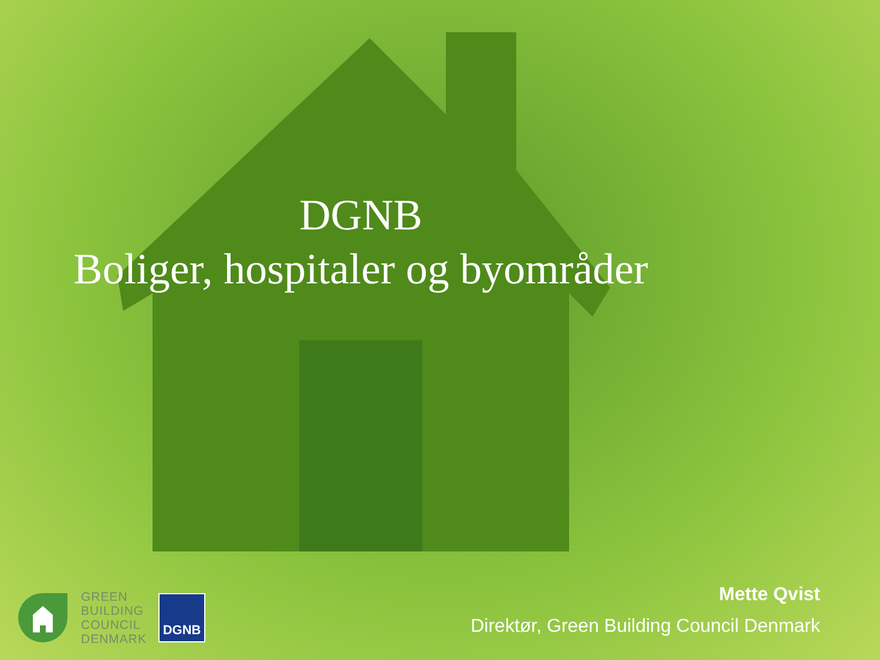DGNB
Boliger, hospitaler og byområder
GREEN
BUILDING
COUNCIL
DENMARK
DGNB
Mette Qvist
Direktør, Green Building Council Denmark